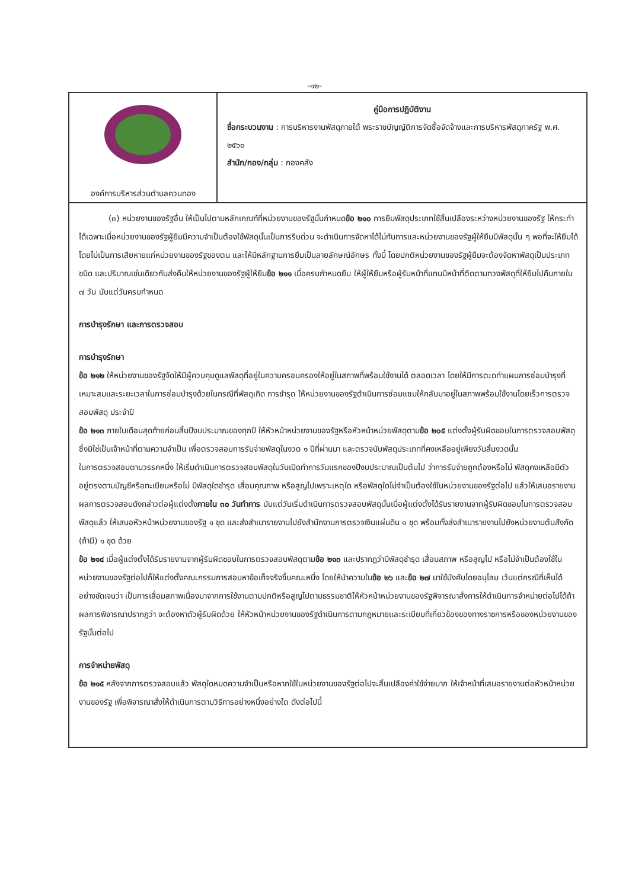-๑๒-
| องค์การบริหารส่วนตำบลควนทอง | คู่มือการปฏิบัติงาน ชื่อกระบวนงาน : การบริหารงานพัสดุภายใต้ พระราชบัญญัติการจัดซื้อจัดจ้างและการบริหารพัสดุภาครัฐ พ.ศ. ๒๕๖๐ สำนัก/กอง/กลุ่ม : กองคลัง |
(๓) หน่วยงานของรัฐอื่น ให้เป็นไปตามหลักเกณฑ์ที่หน่วยงานของรัฐนั้นกำหนดข้อ ๒๑๐ การยืมพัสดุประเภทใช้สิ้นเปลืองระหว่างหน่วยงานของรัฐ ให้กระทำได้เฉพาะเมื่อหน่วยงานของรัฐผู้ยืมมีความจำเป็นต้องใช้พัสดุนั้นเป็นการรีบด่วน จะดำเนินการจัดหาได้ไม่ทันการและหน่วยงานของรัฐผู้ให้ยืมมีพัสดุนั้น ๆ พอที่จะให้ยืมได้ โดยไม่เป็นการเสียหายแก่หน่วยงานของรัฐของตน และให้มีหลักฐานการยืมเป็นลายลักษณ์อักษร ทั้งนี้ โดยปกติหน่วยงานของรัฐผู้ยืมจะต้องจัดหาพัสดุเป็นประเภท ชนิด และปริมาณเช่นเดียวกันส่งคืนให้หน่วยงานของรัฐผู้ให้ยืมข้อ ๒๑๑ เมื่อครบกำหนดยืม ให้ผู้ให้ยืมหรือผู้รับหน้าที่แทนมีหน้าที่ติดตามทวงพัสดุที่ให้ยืมไปคืนภายใน ๗ วัน นับแต่วันครบกำหนด
การบำรุงรักษา และการตรวจสอบ
การบำรุงรักษา
ข้อ ๒๑๒ ให้หน่วยงานของรัฐจัดให้มีผู้ควบคุมดูแลพัสดุที่อยู่ในความครอบครองให้อยู่ในสภาพที่พร้อมใช้งานได้ ตลอดเวลา โดยให้มีการตะดทำแผนการซ่อมบำรุงที่เหมาะสมและระยะเวลาในการซ่อมบำรุงด้วยในกรณีที่พัสดุเกิด การชำรุด ให้หน่วยงานของรัฐดำเนินการซ่อมแซมให้กลับมาอยู่ในสภาพพร้อมใช้งานโดยเร็วการตรวจสอบพัสดุ ประจำปี
ข้อ ๒๑๓ ภายในเดือนสุดท้ายก่อนสิ้นปีงบประมาณของทุกปี ให้หัวหน้าหน่วยงานของรัฐหรือหัวหน้าหน่วยพัสดุตามข้อ ๒๐๕ แต่งตั้งผู้รับผิดชอบในการตรวจสอบพัสดุซึ่งมิใช่เป็นเจ้าหน้าที่ตามความจำเป็น เพื่อตรวจสอบการรับจ่ายพัสดุในงวด ๑ ปีที่ผ่านมา และตรวจนับพัสดุประเภทที่คงเหลืออยู่เพียงวันสิ้นงวดนั้น
ในการตรวจสอบตามวรรคหนึ่ง ให้เริ่มดำเนินการตรวจสอบพัสดุในวันเปิดทำการวันแรกของปีงบประมาณเป็นต้นไป ว่าการรับจ่ายถูกต้องหรือไม่ พัสดุคงเหลือมีตัวอยู่ตรงตามบัญชีหรือทะเบียนหรือไม่ มีพัสดุใดชำรุด เสื่อมคุณภาพ หรือสูญไปเพราะเหตุใด หรือพัสดุใดไม่จำเป็นต้องใช้ในหน่วยงานของรัฐต่อไป แล้วให้เสนอรายงานผลการตรวจสอบดังกล่าวต่อผู้แต่งตั้งภายใน ๓๐ วันทำการ นับแต่วันเริ่มดำเนินการตรวจสอบพัสดุนั้นเมื่อผู้แต่งตั้งได้รับรายงานจากผู้รับผิดชอบในการตรวจสอบพัสดุแล้ว ให้เสนอหัวหน้าหน่วยงานของรัฐ ๑ ชุด และส่งสำเนารายงานไปยังสำนักงานการตรวจเงินแผ่นดิน ๑ ชุด พร้อมทั้งส่งสำเนารายงานไปยังหน่วยงานต้นสังกัด (ถ้ามี) ๑ ชุด ด้วย
ข้อ ๒๑๔ เมื่อผู้แต่งตั้งได้รับรายงานจากผู้รับผิดชอบในการตรวจสอบพัสดุตามข้อ ๒๑๓ และปรากฏว่ามีพัสดุชำรุด เสื่อมสภาพ หรือสูญไป หรือไม่จำเป็นต้องใช้ในหน่วยงานของรัฐต่อไปก็ให้แต่งตั้งคณะกรรมการสอบหาข้อเท็จจริงขึ้นคณะหนึ่ง โดยให้นำความในข้อ ๒๖ และข้อ ๒๗ มาใช้บังคับโดยอนุโลม เว้นแต่กรณีที่เห็นได้อย่างชัดเจนว่า เป็นการเสื่อมสภาพเนื่องมาจากการใช้งานตามปกติหรือสูญไปตามธรรมชาติให้หัวหน้าหน่วยงานของรัฐพิจารณาสั่งการให้ดำเนินการจำหน่ายต่อไปได้ถ้าผลการพิจารณาปรากฏว่า จะต้องหาตัวผู้รับผิดด้วย ให้หัวหน้าหน่วยงานของรัฐดำเนินการตามกฎหมายและระเบียบที่เกี่ยวข้องของทางราชการหรือของหน่วยงานของรัฐนั้นต่อไป
การจำหน่ายพัสดุ
ข้อ ๒๑๕ หลังจากการตรวจสอบแล้ว พัสดุใดหมดความจำเป็นหรือหากใช้ในหน่วยงานของรัฐต่อไปจะสิ้นเปลืองค่าใช้จ่ายมาก ให้เจ้าหน้าที่เสนอรายงานต่อหัวหน้าหน่วยงานของรัฐ เพื่อพิจารณาสั่งให้ดำเนินการตามวิธีการอย่างหนึ่งอย่างใด ดังต่อไปนี้